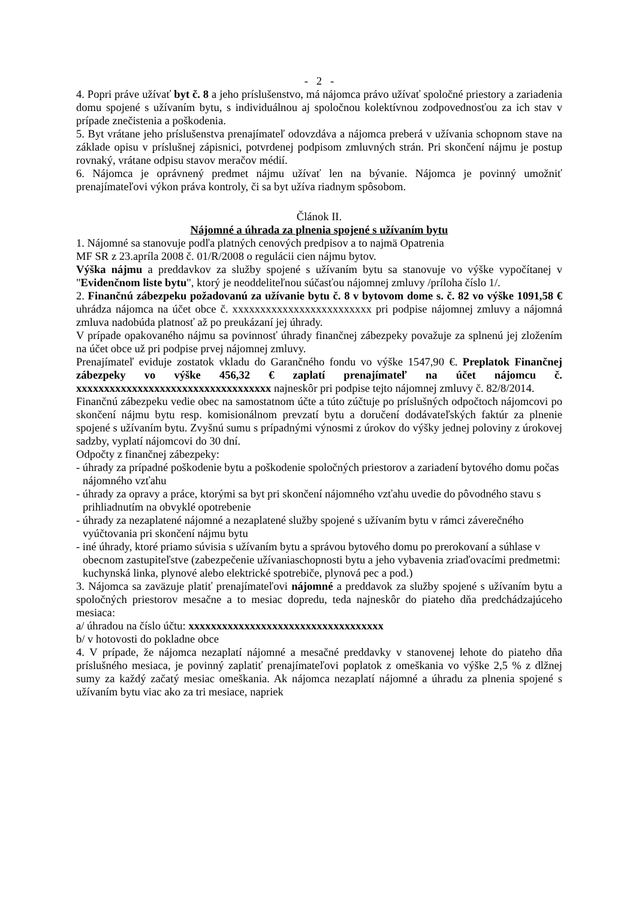- 2 -
4. Popri práve užívať byt č. 8 a jeho príslušenstvo, má nájomca právo užívať spoločné priestory a zariadenia domu spojené s užívaním bytu, s individuálnou aj spoločnou kolektívnou zodpovednosťou za ich stav v prípade znečistenia a poškodenia.
5. Byt vrátane jeho príslušenstva prenajímateľ odovzdáva a nájomca preberá v užívania schopnom stave na základe opisu v príslušnej zápisnici, potvrdenej podpisom zmluvných strán. Pri skončení nájmu je postup rovnaký, vrátane odpisu stavov meračov médií.
6. Nájomca je oprávnený predmet nájmu užívať len na bývanie. Nájomca je povinný umožniť prenajímateľovi výkon práva kontroly, či sa byt užíva riadnym spôsobom.
Článok II.
Nájomné a úhrada za plnenia spojené s užívaním bytu
1. Nájomné sa stanovuje podľa platných cenových predpisov a to najmä Opatrenia
MF SR z 23.apríla 2008 č. 01/R/2008 o regulácii cien nájmu bytov.
Výška nájmu a preddavkov za služby spojené s užívaním bytu sa stanovuje vo výške vypočítanej v "Evidenčnom liste bytu", ktorý je neoddeliteľnou súčasťou nájomnej zmluvy /príloha číslo 1/.
2. Finančnú zábezpeku požadovanú za užívanie bytu č. 8 v bytovom dome s. č. 82 vo výške 1091,58 € uhrádza nájomca na účet obce č. xxxxxxxxxxxxxxxxxxxxxxxxx pri podpise nájomnej zmluvy a nájomná zmluva nadobúda platnosť až po preukázaní jej úhrady.
V prípade opakovaného nájmu sa povinnosť úhrady finančnej zábezpeky považuje za splnenú jej zložením na účet obce už pri podpise prvej nájomnej zmluvy.
Prenajímateľ eviduje zostatok vkladu do Garančného fondu vo výške 1547,90 €. Preplatok Finančnej zábezpeky vo výške 456,32 € zaplatí prenajímateľ na účet nájomcu č. xxxxxxxxxxxxxxxxxxxxxxxxxxxxxxxxxxx najneskôr pri podpise tejto nájomnej zmluvy č. 82/8/2014.
Finančnú zábezpeku vedie obec na samostatnom účte a túto zúčtuje po príslušných odpočtoch nájomcovi po skončení nájmu bytu resp. komisionálnom prevzatí bytu a doručení dodávateľských faktúr za plnenie spojené s užívaním bytu. Zvyšnú sumu s prípadnými výnosmi z úrokov do výšky jednej poloviny z úrokovej sadzby, vyplatí nájomcovi do 30 dní.
Odpočty z finančnej zábezpeky:
- úhrady za prípadné poškodenie bytu a poškodenie spoločných priestorov a zariadení bytového domu počas nájomného vzťahu
- úhrady za opravy a práce, ktorými sa byt pri skončení nájomného vzťahu uvedie do pôvodného stavu s prihliadnutím na obvyklé opotrebenie
- úhrady za nezaplatené nájomné a nezaplatené služby spojené s užívaním bytu v rámci záverečného vyúčtovania pri skončení nájmu bytu
- iné úhrady, ktoré priamo súvisia s užívaním bytu a správou bytového domu po prerokovaní a súhlase v obecnom zastupiteľstve (zabezpečenie užívaniaschopnosti bytu a jeho vybavenia zriaďovacími predmetmi: kuchynská linka, plynové alebo elektrické spotrebiče, plynová pec a pod.)
3. Nájomca sa zaväzuje platiť prenajímateľovi nájomné a preddavok za služby spojené s užívaním bytu a spoločných priestorov mesačne a to mesiac dopredu, teda najneskôr do piateho dňa predchádzajúceho mesiaca:
a/ úhradou na číslo účtu: xxxxxxxxxxxxxxxxxxxxxxxxxxxxxxxxxxx
b/ v hotovosti do pokladne obce
4. V prípade, že nájomca nezaplatí nájomné a mesačné preddavky v stanovenej lehote do piateho dňa príslušného mesiaca, je povinný zaplatiť prenajímateľovi poplatok z omeškania vo výške 2,5 % z dlžnej sumy za každý začatý mesiac omeškania. Ak nájomca nezaplatí nájomné a úhradu za plnenia spojené s užívaním bytu viac ako za tri mesiace, napriek